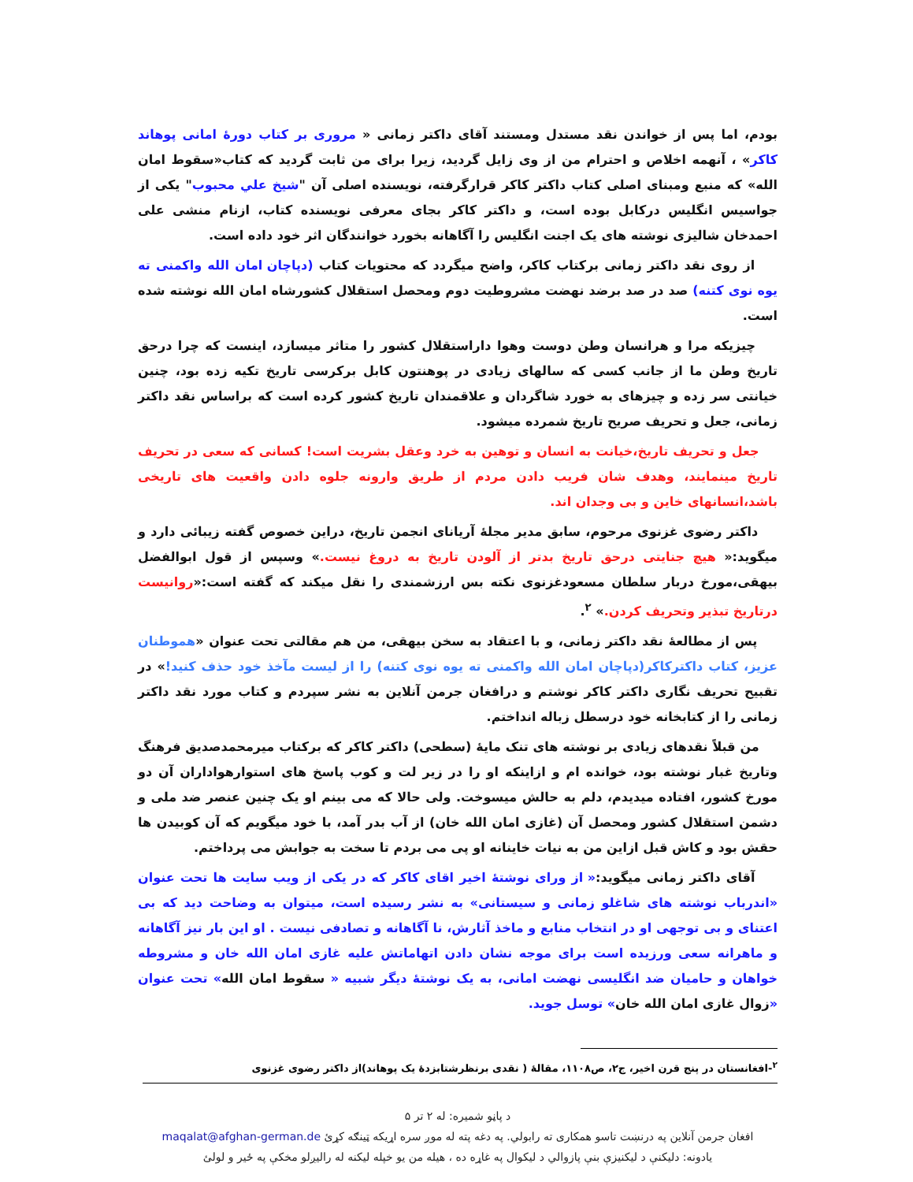بودم، اما پس از خواندن نقد مستدل ومستند آقای داکتر زمانی « مروری بر کتاب دورهٔ امانی پوهاند کاکر» ، آنهمه اخلاص و احترام من از وی زایل گردید، زیرا برای من ثابت گردید که کتاب«سقوط امان الله» که منبع ومبنای اصلی کتاب داکتر کاکر قرارگرفته، نویسنده اصلی آن "شیخ علي محبوب" یکی از جواسیس انگلیس درکابل بوده است، و داکتر کاکر بجای معرفی نویسنده کتاب، ازنام منشی علی احمدخان شالیزی نوشته های یک اجنت انگلیس را آگاهانه بخورد خوانندگان اثر خود داده است.
از روی نقد داکتر زمانی برکتاب کاکر، واضح میگردد که محتویات کتاب (دپاچان امان الله واکمنی ته یوه نوی کتنه) صد در صد برضد نهضت مشروطیت دوم ومحصل استقلال کشورشاه امان الله نوشته شده است.
چیزیکه مرا و هرانسان وطن دوست وهوا داراستقلال کشور را متاثر میسازد، اینست که چرا درحق تاریخ وطن ما از جانب کسی که سالهای زیادی در پوهنتون کابل برکرسی تاریخ تکیه زده بود، چنین خیانتی سر زده و چیزهای به خورد شاگردان و علاقمندان تاریخ کشور کرده است که براساس نقد داکتر زمانی، جعل و تحریف صریح تاریخ شمرده میشود.
جعل و تحریف تاریخ،خیانت به انسان و توهین به خرد وعقل بشریت است! کسانی که سعی در تحریف تاریخ مینمایند، وهدف شان فریب دادن مردم از طریق وارونه جلوه دادن واقعیت های تاریخی باشد،انسانهای خاین و بی وجدان اند.
داکتر رضوی غزنوی مرحوم، سابق مدیر مجلهٔ آریانای انجمن تاریخ، دراین خصوص گفته زیبائی دارد و میگوید:« هیچ جنایتی درحق تاریخ بدتر از آلودن تاریخ به دروغ نیست.» وسپس از قول ابوالفضل بیهقی،مورخ دربار سلطان مسعودغزنوی نکته بس ارزشمندی را نقل میکند که گفته است:«روانیست درتاریخ تبذیر وتحریف کردن.» <sup>۲</sup>.
پس از مطالعهٔ نقد داکتر زمانی، و با اعتقاد به سخن بیهقی، من هم مقالتی تحت عنوان «هموطنان عزیز، کتاب داکترکاکر(دپاچان امان الله واکمنی ته یوه نوی کتنه) را از لیست مآخذ خود حذف کنید!» در تقبیح تحریف نگاری داکتر کاکر نوشتم و درافغان جرمن آنلاین به نشر سپردم و کتاب مورد نقد داکتر زمانی را از کتابخانه خود درسطل زباله انداختم.
من قبلاً نقدهای زیادی بر نوشته های تنک مایهٔ (سطحی) داکتر کاکر که برکتاب میرمحمدصدیق فرهنگ وتاریخ غبار نوشته بود، خوانده ام و ازاینکه او را در زیر لت و کوب پاسخ های استوارهواداران آن دو مورخ کشور، افتاده میدیدم، دلم به حالش میسوخت. ولی حالا که می بینم او یک چنین عنصر ضد ملی و دشمن استقلال کشور ومحصل آن (غازی امان الله خان) از آب بدر آمد، با خود میگویم که آن کوبیدن ها حقش بود و کاش قبل ازاین من به نیات خاینانه او پی می بردم تا سخت به جوابش می پرداختم.
آقای داکتر زمانی میگوید:« از ورای نوشتهٔ اخیر اقای کاکر که در یکی از ویب سایت ها تحت عنوان «اندرباب نوشته های شاغلو زمانی و سیستانی» به نشر رسیده است، میتوان به وضاحت دید که بی اعتنای و بی توجهی او در انتخاب منابع و ماخذ آثارش، نا آگاهانه و تصادفی نیست . او این بار نیز آگاهانه و ماهرانه سعی ورزیده است برای موجه نشان دادن اتهاماتش علیه غازی امان الله خان و مشروطه خواهان و حامیان ضد انگلیسی نهضت امانی، به یک نوشتهٔ دیگر شبیه « سقوط امان الله» تحت عنوان «زوال غازی امان الله خان» توسل جوید.
<sup>۲</sup>-افغانستان در پنج قرن اخیر، ج۲، ص۱۱۰۸، مقالهٔ ( نقدی برنظرشتابزدهٔ یک پوهاند)از داکتر رضوی غزنوی
د پاڼو شمیره: له ۲ تر ۵
افغان جرمن آنلاین په درنښت تاسو همکاری ته رابولي. په دغه پته له موږ سره اړیکه ټینګه کړئ maqalat@afghan-german.de
یادونه: دلیکنې د لیکنیزې بنې پازوالي د لیکوال په غاړه ده ، هیله من یو خپله لیکنه له رالیږلو مخکې په ځیر و لولئ